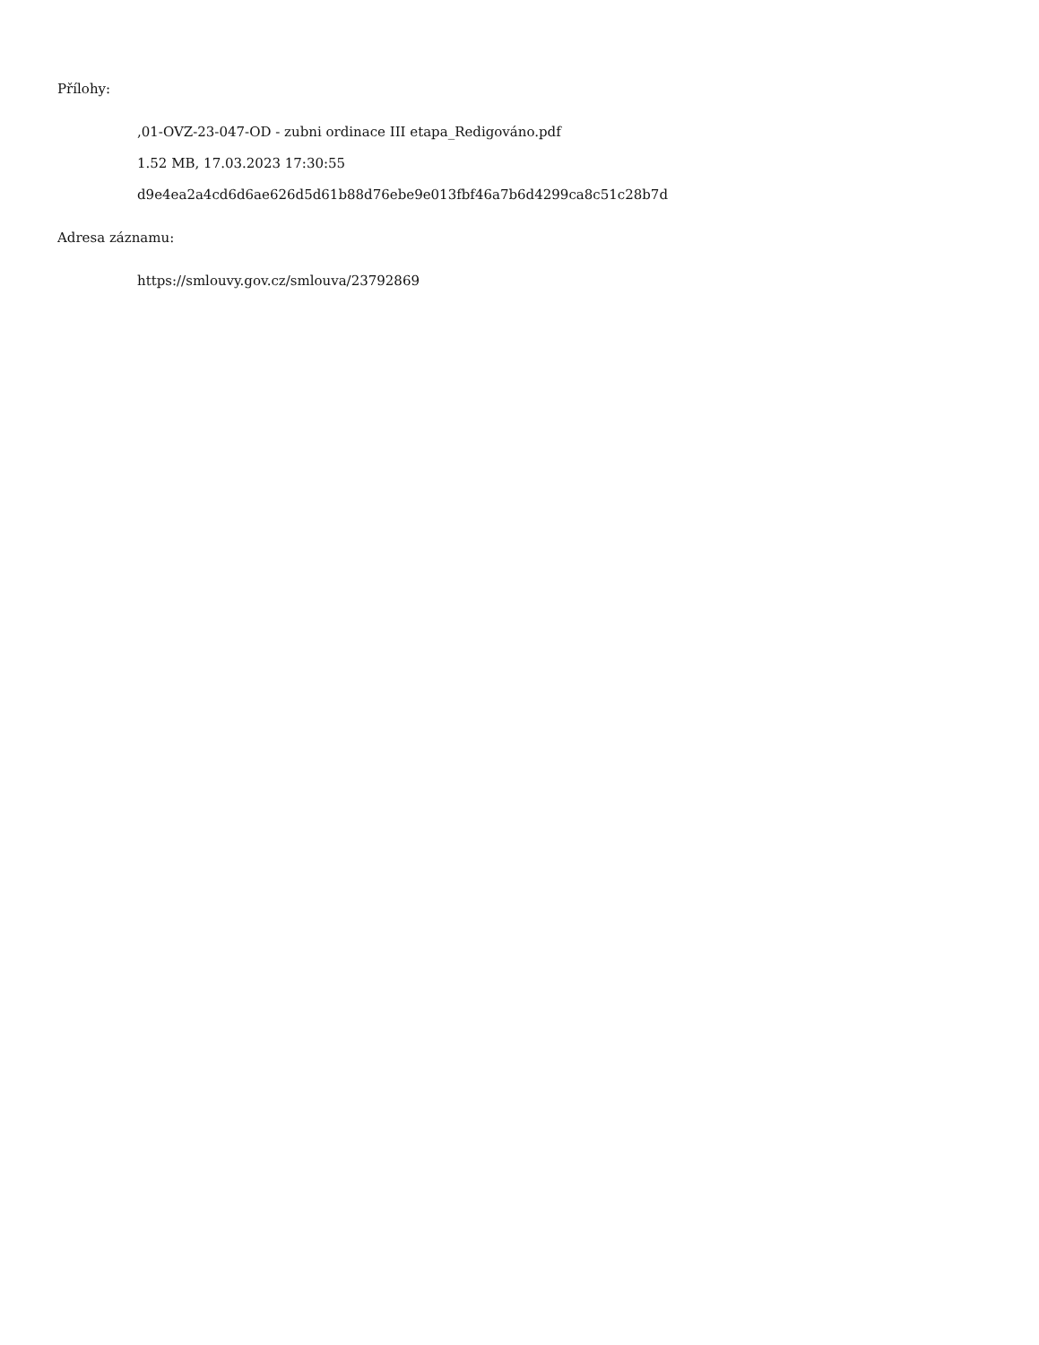Přílohy:
,01-OVZ-23-047-OD - zubni ordinace III etapa_Redigováno.pdf
1.52 MB, 17.03.2023 17:30:55
d9e4ea2a4cd6d6ae626d5d61b88d76ebe9e013fbf46a7b6d4299ca8c51c28b7d
Adresa záznamu:
https://smlouvy.gov.cz/smlouva/23792869